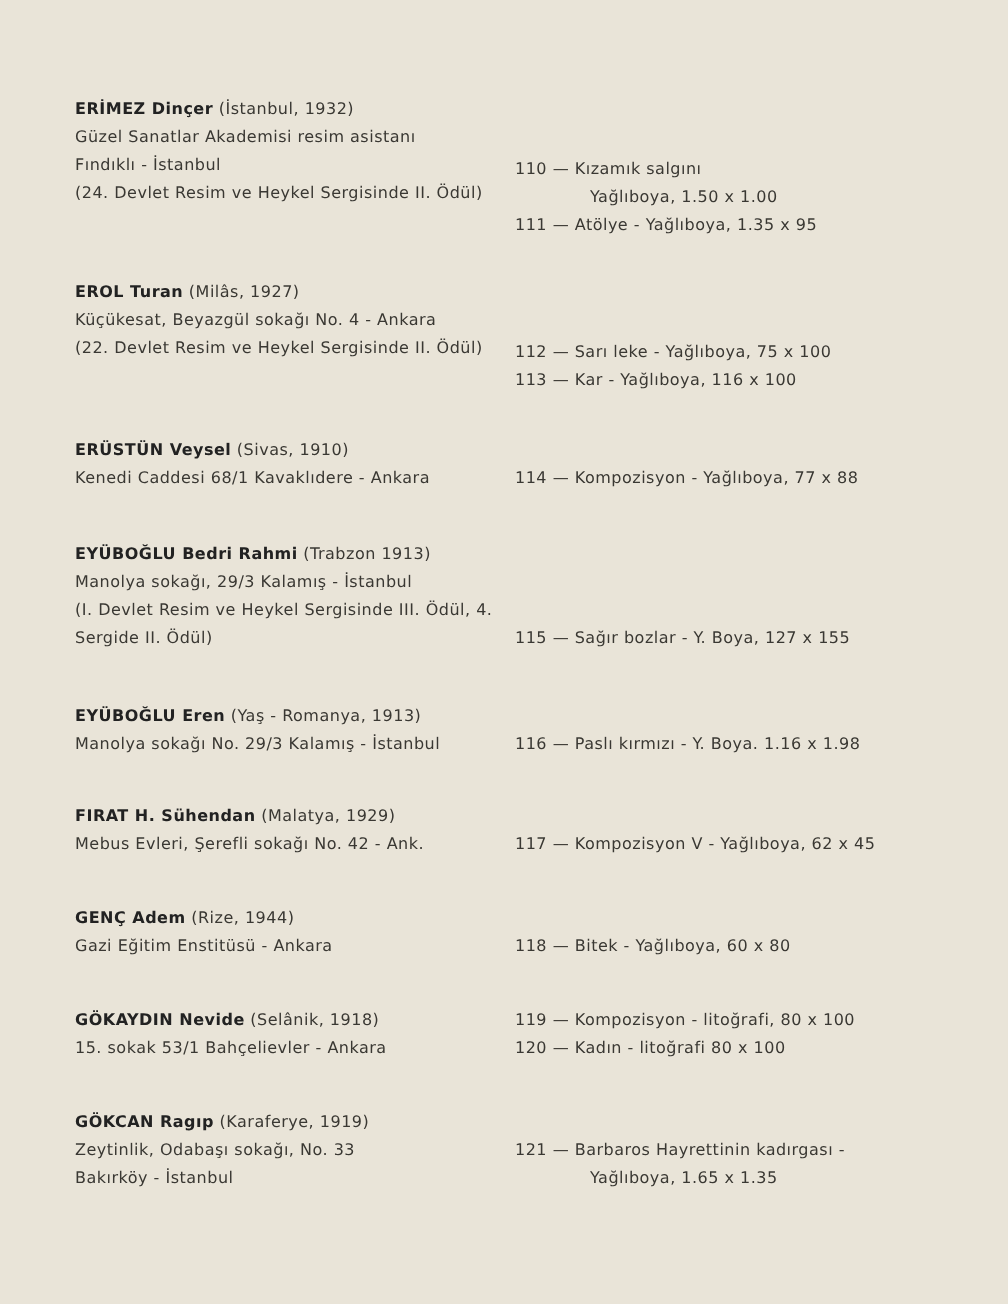ERİMEZ Dinçer (İstanbul, 1932)
Güzel Sanatlar Akademisi resim asistanı
Fındıklı - İstanbul
(24. Devlet Resim ve Heykel Sergisinde II. Ödül)
110 — Kızamık salgını
Yağlıboya, 1.50 x 1.00
111 — Atölye - Yağlıboya, 1.35 x 95
EROL Turan (Milâs, 1927)
Küçükesat, Beyazgül sokağı No. 4 - Ankara
(22. Devlet Resim ve Heykel Sergisinde II. Ödül)
112 — Sarı leke - Yağlıboya, 75 x 100
113 — Kar - Yağlıboya, 116 x 100
ERÜSTÜN Veysel (Sivas, 1910)
Kenedi Caddesi 68/1 Kavaklıdere - Ankara
114 — Kompozisyon - Yağlıboya, 77 x 88
EYÜBOĞLU Bedri Rahmi (Trabzon 1913)
Manolya sokağı, 29/3 Kalamış - İstanbul
(I. Devlet Resim ve Heykel Sergisinde III. Ödül, 4. Sergide II. Ödül)
115 — Sağır bozlar - Y. Boya, 127 x 155
EYÜBOĞLU Eren (Yaş - Romanya, 1913)
Manolya sokağı No. 29/3 Kalamış - İstanbul
116 — Paslı kırmızı - Y. Boya. 1.16 x 1.98
FIRAT H. Sühendan (Malatya, 1929)
Mebus Evleri, Şerefli sokağı No. 42 - Ank.
117 — Kompozisyon V - Yağlıboya, 62 x 45
GENÇ Adem (Rize, 1944)
Gazi Eğitim Enstitüsü - Ankara
118 — Bitek - Yağlıboya, 60 x 80
GÖKAYDIN Nevide (Selânik, 1918)
15. sokak 53/1 Bahçelievler - Ankara
119 — Kompozisyon - litoğrafi, 80 x 100
120 — Kadın - litoğrafi 80 x 100
GÖKCAN Ragıp (Karaferye, 1919)
Zeytinlik, Odabaşı sokağı, No. 33
Bakırköy - İstanbul
121 — Barbaros Hayrettinin kadırgası -
Yağlıboya, 1.65 x 1.35